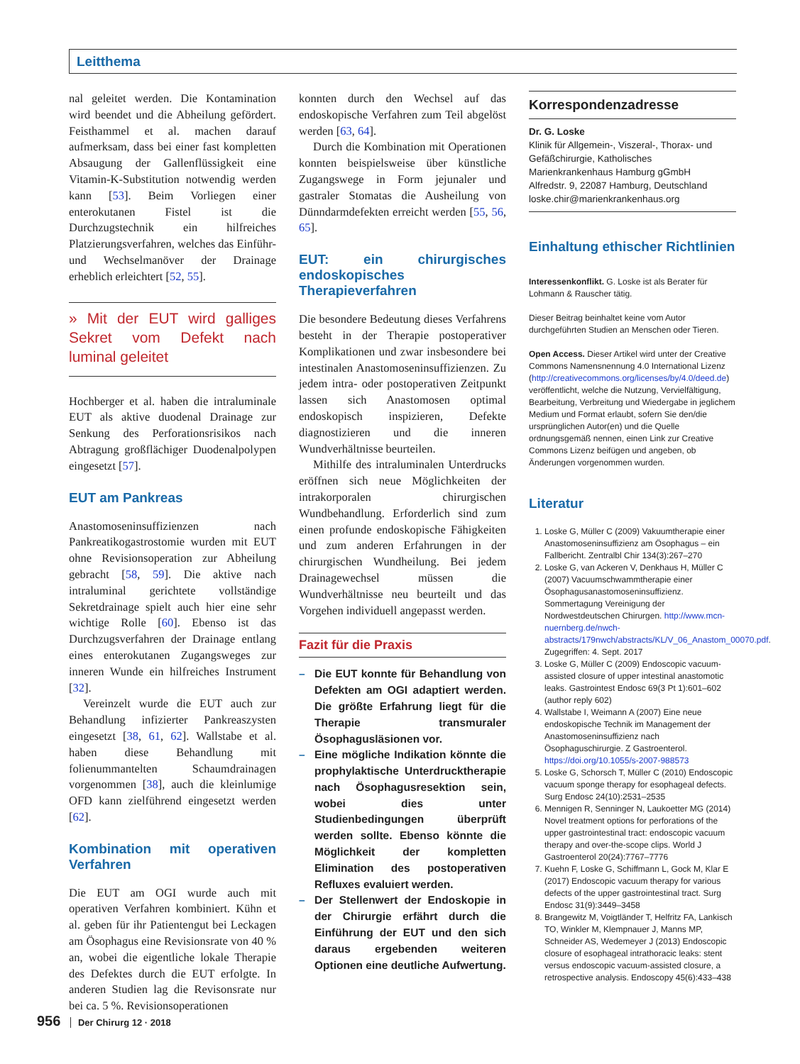Leitthema
nal geleitet werden. Die Kontamination wird beendet und die Abheilung gefördert. Feisthammel et al. machen darauf aufmerksam, dass bei einer fast kompletten Absaugung der Gallenflüssigkeit eine Vitamin-K-Substitution notwendig werden kann [53]. Beim Vorliegen einer enterokutanen Fistel ist die Durchzugstechnik ein hilfreiches Platzierungsverfahren, welches das Einführ- und Wechselmanöver der Drainage erheblich erleichtert [52, 55].
» Mit der EUT wird galliges Sekret vom Defekt nach luminal geleitet
Hochberger et al. haben die intraluminale EUT als aktive duodenal Drainage zur Senkung des Perforationsrisikos nach Abtragung großflächiger Duodenalpolypen eingesetzt [57].
EUT am Pankreas
Anastomoseninsuffizienzen nach Pankreatikogastrostomie wurden mit EUT ohne Revisionsoperation zur Abheilung gebracht [58, 59]. Die aktive nach intraluminal gerichtete vollständige Sekretdrainage spielt auch hier eine sehr wichtige Rolle [60]. Ebenso ist das Durchzugsverfahren der Drainage entlang eines enterokutanen Zugangsweges zur inneren Wunde ein hilfreiches Instrument [32].
Vereinzelt wurde die EUT auch zur Behandlung infizierter Pankreaszysten eingesetzt [38, 61, 62]. Wallstabe et al. haben diese Behandlung mit folienummantelten Schaumdrainagen vorgenommen [38], auch die kleinlumige OFD kann zielführend eingesetzt werden [62].
Kombination mit operativen Verfahren
Die EUT am OGI wurde auch mit operativen Verfahren kombiniert. Kühn et al. geben für ihr Patientengut bei Leckagen am Ösophagus eine Revisionsrate von 40 % an, wobei die eigentliche lokale Therapie des Defektes durch die EUT erfolgte. In anderen Studien lag die Revisonsrate nur bei ca. 5 %. Revisionsoperationen
konnten durch den Wechsel auf das endoskopische Verfahren zum Teil abgelöst werden [63, 64].
Durch die Kombination mit Operationen konnten beispielsweise über künstliche Zugangswege in Form jejunaler und gastraler Stomatas die Ausheilung von Dünndarmdefekten erreicht werden [55, 56, 65].
EUT: ein chirurgisches endoskopisches Therapieverfahren
Die besondere Bedeutung dieses Verfahrens besteht in der Therapie postoperativer Komplikationen und zwar insbesondere bei intestinalen Anastomoseninsuffizienzen. Zu jedem intra- oder postoperativen Zeitpunkt lassen sich Anastomosen optimal endoskopisch inspizieren, Defekte diagnostizieren und die inneren Wundverhältnisse beurteilen.
Mithilfe des intraluminalen Unterdrucks eröffnen sich neue Möglichkeiten der intrakorporalen chirurgischen Wundbehandlung. Erforderlich sind zum einen profunde endoskopische Fähigkeiten und zum anderen Erfahrungen in der chirurgischen Wundheilung. Bei jedem Drainagewechsel müssen die Wundverhältnisse neu beurteilt und das Vorgehen individuell angepasst werden.
Fazit für die Praxis
– Die EUT konnte für Behandlung von Defekten am OGI adaptiert werden. Die größte Erfahrung liegt für die Therapie transmuraler Ösophagusläsionen vor.
– Eine mögliche Indikation könnte die prophylaktische Unterdrucktherapie nach Ösophagusresektion sein, wobei dies unter Studienbedingungen überprüft werden sollte. Ebenso könnte die Möglichkeit der kompletten Elimination des postoperativen Refluxes evaluiert werden.
– Der Stellenwert der Endoskopie in der Chirurgie erfährt durch die Einführung der EUT und den sich daraus ergebenden weiteren Optionen eine deutliche Aufwertung.
Korrespondenzadresse
Dr. G. Loske
Klinik für Allgemein-, Viszeral-, Thorax- und Gefäßchirurgie, Katholisches Marienkrankenhaus Hamburg gGmbH
Alfredstr. 9, 22087 Hamburg, Deutschland
loske.chir@marienkrankenhaus.org
Einhaltung ethischer Richtlinien
Interessenkonflikt. G. Loske ist als Berater für Lohmann & Rauscher tätig.
Dieser Beitrag beinhaltet keine vom Autor durchgeführten Studien an Menschen oder Tieren.
Open Access. Dieser Artikel wird unter der Creative Commons Namensnennung 4.0 International Lizenz (http://creativecommons.org/licenses/by/4.0/deed.de) veröffentlicht, welche die Nutzung, Vervielfältigung, Bearbeitung, Verbreitung und Wiedergabe in jeglichem Medium und Format erlaubt, sofern Sie den/die ursprünglichen Autor(en) und die Quelle ordnungsgemäß nennen, einen Link zur Creative Commons Lizenz beifügen und angeben, ob Änderungen vorgenommen wurden.
Literatur
1. Loske G, Müller C (2009) Vakuumtherapie einer Anastomoseninsuffizienz am Ösophagus – ein Fallbericht. Zentralbl Chir 134(3):267–270
2. Loske G, van Ackeren V, Denkhaus H, Müller C (2007) Vacuumschwammtherapie einer Ösophagusanastomoseninsuffizienz. Sommertagung Vereinigung der Nordwestdeutschen Chirurgen. http://www.mcn-nuernberg.de/nwch-abstracts/179nwch/abstracts/KL/V_06_Anastom_00070.pdf. Zugegriffen: 4. Sept. 2017
3. Loske G, Müller C (2009) Endoscopic vacuum-assisted closure of upper intestinal anastomotic leaks. Gastrointest Endosc 69(3 Pt 1):601–602 (author reply 602)
4. Wallstabe I, Weimann A (2007) Eine neue endoskopische Technik im Management der Anastomoseninsuffizienz nach Ösophaguschirurgie. Z Gastroenterol. https://doi.org/10.1055/s-2007-988573
5. Loske G, Schorsch T, Müller C (2010) Endoscopic vacuum sponge therapy for esophageal defects. Surg Endosc 24(10):2531–2535
6. Mennigen R, Senninger N, Laukoetter MG (2014) Novel treatment options for perforations of the upper gastrointestinal tract: endoscopic vacuum therapy and over-the-scope clips. World J Gastroenterol 20(24):7767–7776
7. Kuehn F, Loske G, Schiffmann L, Gock M, Klar E (2017) Endoscopic vacuum therapy for various defects of the upper gastrointestinal tract. Surg Endosc 31(9):3449–3458
8. Brangewitz M, Voigtländer T, Helfritz FA, Lankisch TO, Winkler M, Klempnauer J, Manns MP, Schneider AS, Wedemeyer J (2013) Endoscopic closure of esophageal intrathoracic leaks: stent versus endoscopic vacuum-assisted closure, a retrospective analysis. Endoscopy 45(6):433–438
956 Der Chirurg 12 · 2018